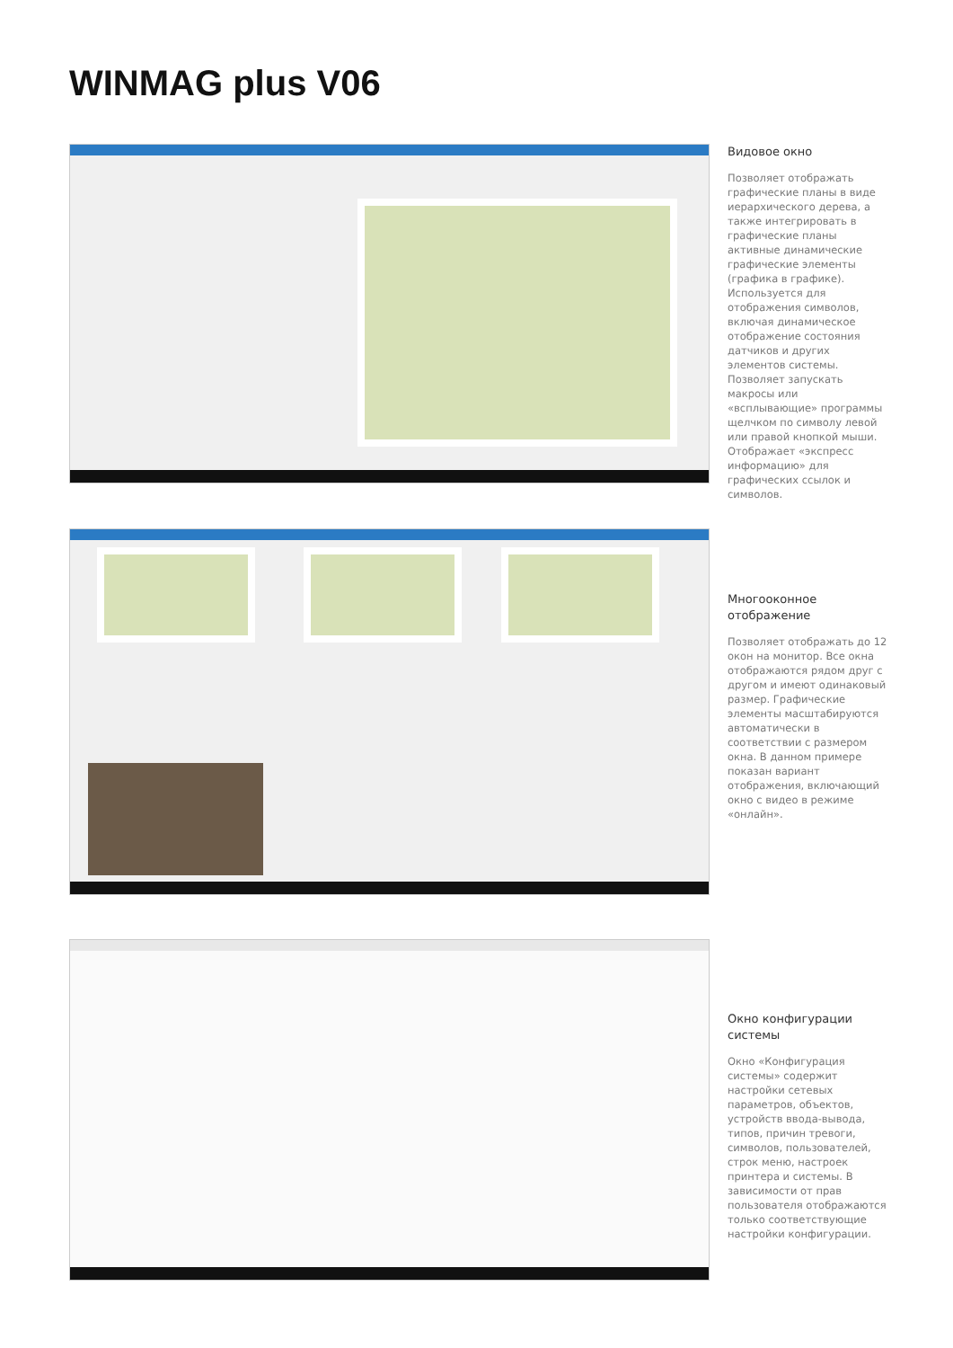WINMAG plus V06
Видовое окно
Позволяет отображать графические планы в виде иерархического дерева, а также интегрировать в графические планы активные динамические графические элементы (графика в графике). Используется для отображения символов, включая динамическое отображение состояния датчиков и других элементов системы. Позволяет запускать макросы или «всплывающие» программы щелчком по символу левой или правой кнопкой мыши. Отображает «экспресс информацию» для графических ссылок и символов.
Многооконное отображение
Позволяет отображать до 12 окон на монитор. Все окна отображаются рядом друг с другом и имеют одинаковый размер. Графические элементы масштабируются автоматически в соответствии с размером окна. В данном примере показан вариант отображения, включающий окно с видео в режиме «онлайн».
Окно конфигурации системы
Окно «Конфигурация системы» содержит настройки сетевых параметров, объектов, устройств ввода-вывода, типов, причин тревоги, символов, пользователей, строк меню, настроек принтера и системы. В зависимости от прав пользователя отображаются только соответствующие настройки конфигурации.